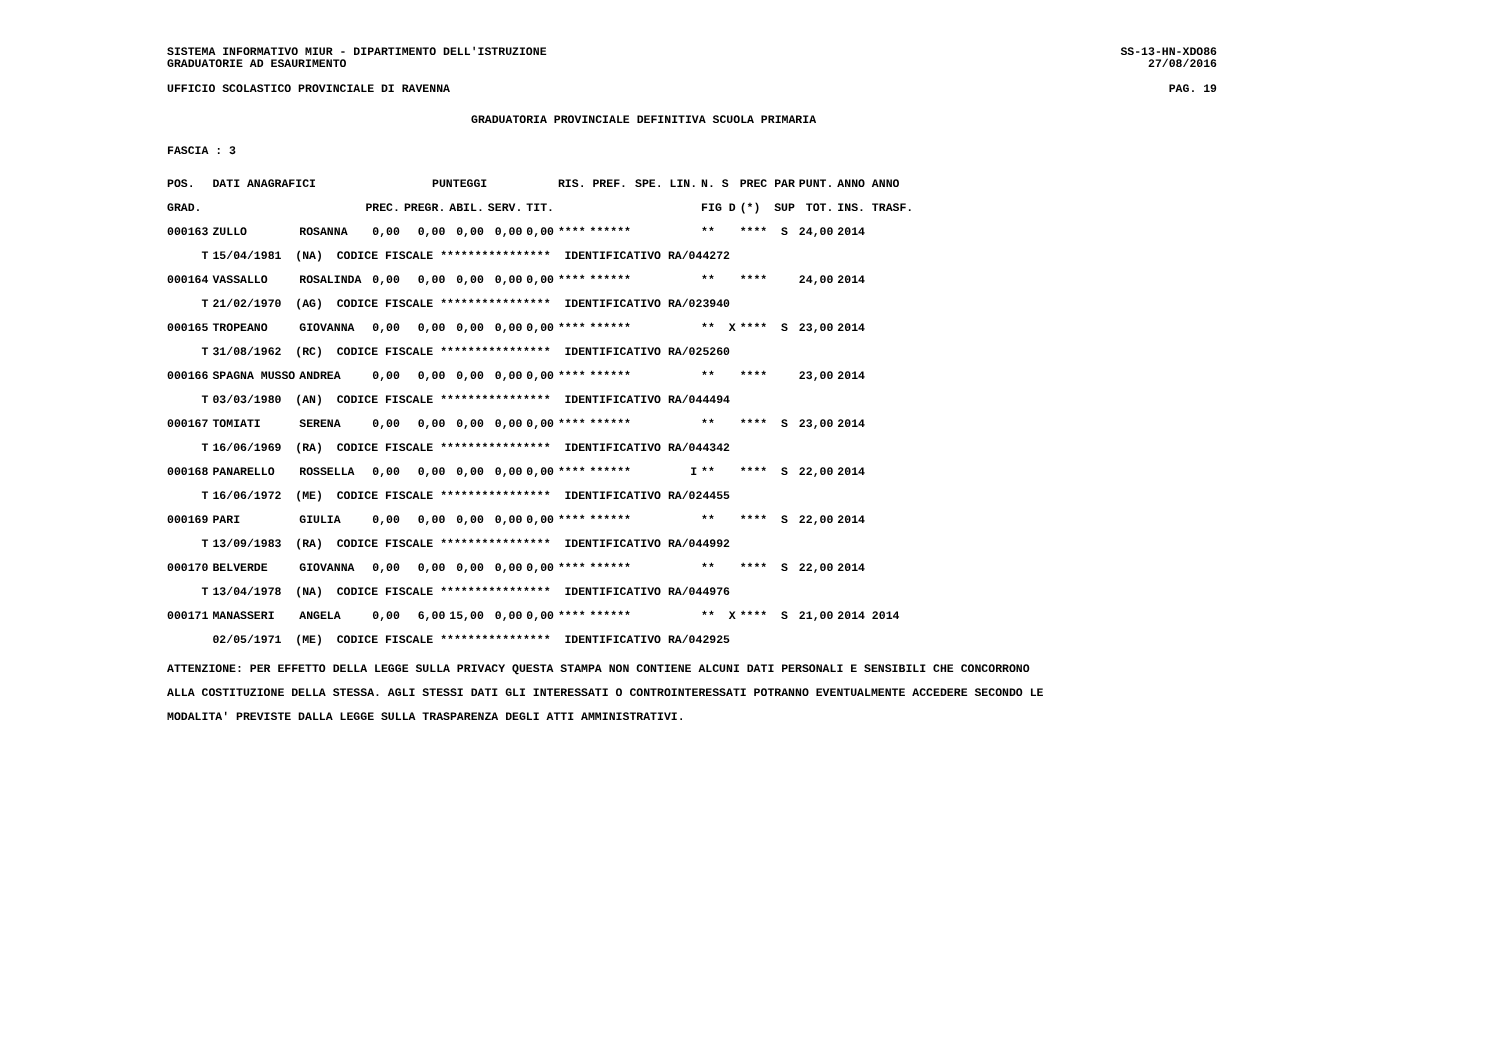SISTEMA INFORMATIVO MIUR - DIPARTIMENTO DELL'ISTRUZIONE
GRADUATORIE AD ESAURIMENTO
SS-13-HN-XDO86
27/08/2016
UFFICIO SCOLASTICO PROVINCIALE DI RAVENNA PAG. 19
GRADUATORIA PROVINCIALE DEFINITIVA SCUOLA PRIMARIA
FASCIA : 3
| POS. | DATI ANAGRAFICI | | PUNTEGGI | | | | | RIS. PREF. | | SPE. LIN. | N. S | PREC PAR | PUNT. | ANNO ANNO |
| --- | --- | --- | --- | --- | --- | --- | --- | --- | --- | --- | --- | --- | --- | --- |
| GRAD. | | | PREC. | PREGR. | ABIL. | SERV. | TIT. | | | | FIG D | (*) SUP | TOT. | INS. TRASF. |
| 000163 | ZULLO | ROSANNA | 0,00 | 0,00 | 0,00 | 0,00 | 0,00 | **** | ****** | | ** | **** S | 24,00 | 2014 |
| T | 15/04/1981 (NA) CODICE FISCALE **************** IDENTIFICATIVO RA/044272 | | | | | | | | | | | | | |
| 000164 | VASSALLO | ROSALINDA | 0,00 | 0,00 | 0,00 | 0,00 | 0,00 | **** | ****** | | ** | **** | 24,00 | 2014 |
| T | 21/02/1970 (AG) CODICE FISCALE **************** IDENTIFICATIVO RA/023940 | | | | | | | | | | | | | |
| 000165 | TROPEANO | GIOVANNA | 0,00 | 0,00 | 0,00 | 0,00 | 0,00 | **** | ****** | | ** X | **** S | 23,00 | 2014 |
| T | 31/08/1962 (RC) CODICE FISCALE **************** IDENTIFICATIVO RA/025260 | | | | | | | | | | | | | |
| 000166 | SPAGNA MUSSO | ANDREA | 0,00 | 0,00 | 0,00 | 0,00 | 0,00 | **** | ****** | | ** | **** | 23,00 | 2014 |
| T | 03/03/1980 (AN) CODICE FISCALE **************** IDENTIFICATIVO RA/044494 | | | | | | | | | | | | | |
| 000167 | TOMIATI | SERENA | 0,00 | 0,00 | 0,00 | 0,00 | 0,00 | **** | ****** | | ** | **** S | 23,00 | 2014 |
| T | 16/06/1969 (RA) CODICE FISCALE **************** IDENTIFICATIVO RA/044342 | | | | | | | | | | | | | |
| 000168 | PANARELLO | ROSSELLA | 0,00 | 0,00 | 0,00 | 0,00 | 0,00 | **** | ****** | I | ** | **** S | 22,00 | 2014 |
| T | 16/06/1972 (ME) CODICE FISCALE **************** IDENTIFICATIVO RA/024455 | | | | | | | | | | | | | |
| 000169 | PARI | GIULIA | 0,00 | 0,00 | 0,00 | 0,00 | 0,00 | **** | ****** | | ** | **** S | 22,00 | 2014 |
| T | 13/09/1983 (RA) CODICE FISCALE **************** IDENTIFICATIVO RA/044992 | | | | | | | | | | | | | |
| 000170 | BELVERDE | GIOVANNA | 0,00 | 0,00 | 0,00 | 0,00 | 0,00 | **** | ****** | | ** | **** S | 22,00 | 2014 |
| T | 13/04/1978 (NA) CODICE FISCALE **************** IDENTIFICATIVO RA/044976 | | | | | | | | | | | | | |
| 000171 | MANASSERI | ANGELA | 0,00 | 6,00 | 15,00 | 0,00 | 0,00 | **** | ****** | | ** X | **** S | 21,00 | 2014 2014 |
| | 02/05/1971 (ME) CODICE FISCALE **************** IDENTIFICATIVO RA/042925 | | | | | | | | | | | | | |
ATTENZIONE: PER EFFETTO DELLA LEGGE SULLA PRIVACY QUESTA STAMPA NON CONTIENE ALCUNI DATI PERSONALI E SENSIBILI CHE CONCORRONO
ALLA COSTITUZIONE DELLA STESSA. AGLI STESSI DATI GLI INTERESSATI O CONTROINTERESSATI POTRANNO EVENTUALMENTE ACCEDERE SECONDO LE
MODALITA' PREVISTE DALLA LEGGE SULLA TRASPARENZA DEGLI ATTI AMMINISTRATIVI.